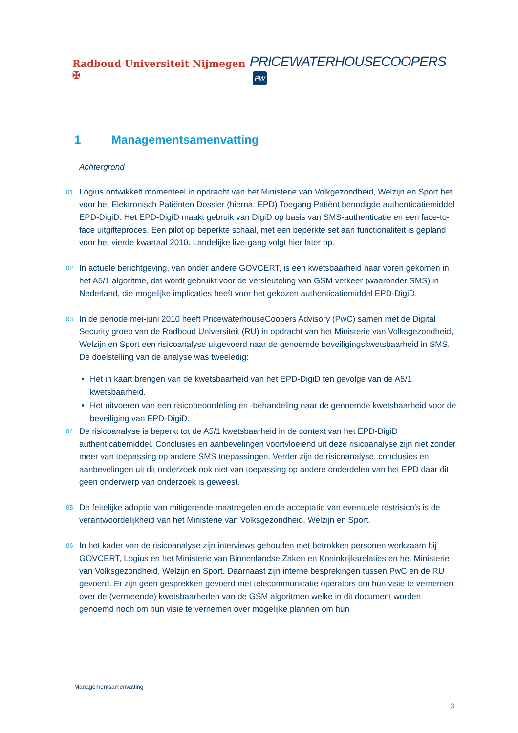Radboud Universiteit Nijmegen ✠
PRICEWATERHOUSECOOPERS PW
1 Managementsamenvatting
Achtergrond
01
Logius ontwikkelt momenteel in opdracht van het Ministerie van Volkgezondheid, Welzijn en Sport het voor het Elektronisch Patiënten Dossier (hierna: EPD) Toegang Patiënt benodigde authenticatiemiddel EPD-DigiD. Het EPD-DigiD maakt gebruik van DigiD op basis van SMS-authenticatie en een face-to-face uitgifteproces. Een pilot op beperkte schaal, met een beperkte set aan functionaliteit is gepland voor het vierde kwartaal 2010. Landelijke live-gang volgt hier later op.
02
In actuele berichtgeving, van onder andere GOVCERT, is een kwetsbaarheid naar voren gekomen in het A5/1 algoritme, dat wordt gebruikt voor de versleuteling van GSM verkeer (waaronder SMS) in Nederland, die mogelijke implicaties heeft voor het gekozen authenticatiemiddel EPD-DigiD.
03
In de periode mei-juni 2010 heeft PricewaterhouseCoopers Advisory (PwC) samen met de Digital Security groep van de Radboud Universiteit (RU) in opdracht van het Ministerie van Volksgezondheid, Welzijn en Sport een risicoanalyse uitgevoerd naar de genoemde beveiligingskwetsbaarheid in SMS. De doelstelling van de analyse was tweeledig:
Het in kaart brengen van de kwetsbaarheid van het EPD-DigiD ten gevolge van de A5/1 kwetsbaarheid.
Het uitvoeren van een risicobeoordeling en -behandeling naar de genoemde kwetsbaarheid voor de beveiliging van EPD-DigiD.
04
De risicoanalyse is beperkt tot de A5/1 kwetsbaarheid in de context van het EPD-DigiD authenticatiemiddel. Conclusies en aanbevelingen voortvloeiend uit deze risicoanalyse zijn niet zonder meer van toepassing op andere SMS toepassingen. Verder zijn de risicoanalyse, conclusies en aanbevelingen uit dit onderzoek ook niet van toepassing op andere onderdelen van het EPD daar dit geen onderwerp van onderzoek is geweest.
05
De feitelijke adoptie van mitigerende maatregelen en de acceptatie van eventuele restrisico’s is de verantwoordelijkheid van het Ministerie van Volksgezondheid, Welzijn en Sport.
06
In het kader van de risicoanalyse zijn interviews gehouden met betrokken personen werkzaam bij GOVCERT, Logius en het Ministerie van Binnenlandse Zaken en Koninkrijksrelaties en het Ministerie van Volksgezondheid, Welzijn en Sport. Daarnaast zijn interne besprekingen tussen PwC en de RU gevoerd. Er zijn geen gesprekken gevoerd met telecommunicatie operators om hun visie te vernemen over de (vermeende) kwetsbaarheden van de GSM algoritmen welke in dit document worden genoemd noch om hun visie te vernemen over mogelijke plannen om hun
Managementsamenvatting
3